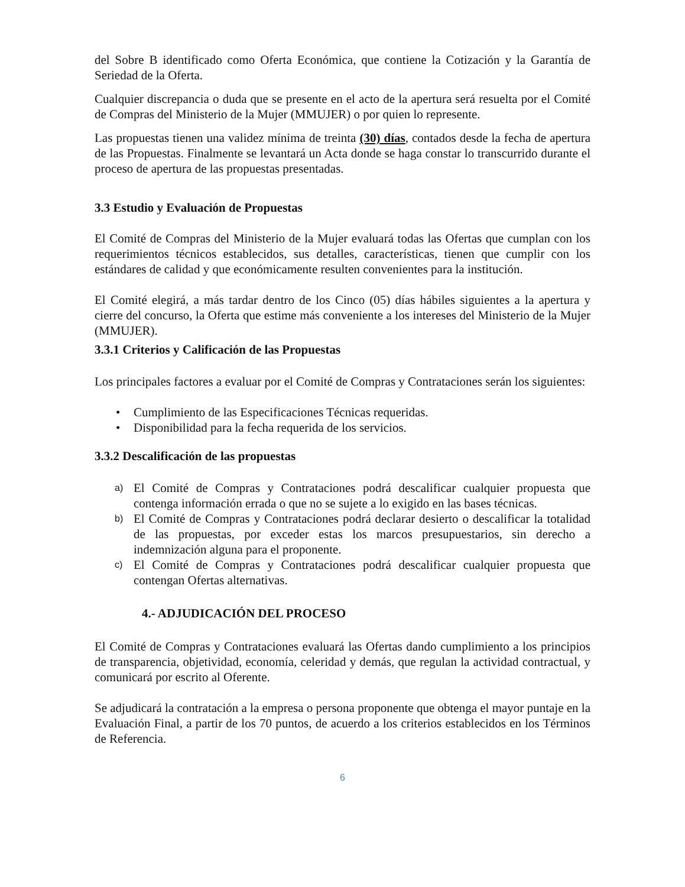del Sobre B identificado como Oferta Económica, que contiene la Cotización y la Garantía de Seriedad de la Oferta.
Cualquier discrepancia o duda que se presente en el acto de la apertura será resuelta por el Comité de Compras del Ministerio de la Mujer (MMUJER) o por quien lo represente.
Las propuestas tienen una validez mínima de treinta (30) días, contados desde la fecha de apertura de las Propuestas. Finalmente se levantará un Acta donde se haga constar lo transcurrido durante el proceso de apertura de las propuestas presentadas.
3.3 Estudio y Evaluación de Propuestas
El Comité de Compras del Ministerio de la Mujer evaluará todas las Ofertas que cumplan con los requerimientos técnicos establecidos, sus detalles, características, tienen que cumplir con los estándares de calidad y que económicamente resulten convenientes para la institución.
El Comité elegirá, a más tardar dentro de los Cinco (05) días hábiles siguientes a la apertura y cierre del concurso, la Oferta que estime más conveniente a los intereses del Ministerio de la Mujer (MMUJER).
3.3.1 Criterios y Calificación de las Propuestas
Los principales factores a evaluar por el Comité de Compras y Contrataciones serán los siguientes:
• Cumplimiento de las Especificaciones Técnicas requeridas.
• Disponibilidad para la fecha requerida de los servicios.
3.3.2 Descalificación de las propuestas
a) El Comité de Compras y Contrataciones podrá descalificar cualquier propuesta que contenga información errada o que no se sujete a lo exigido en las bases técnicas.
b) El Comité de Compras y Contrataciones podrá declarar desierto o descalificar la totalidad de las propuestas, por exceder estas los marcos presupuestarios, sin derecho a indemnización alguna para el proponente.
c) El Comité de Compras y Contrataciones podrá descalificar cualquier propuesta que contengan Ofertas alternativas.
4.- ADJUDICACIÓN DEL PROCESO
El Comité de Compras y Contrataciones evaluará las Ofertas dando cumplimiento a los principios de transparencia, objetividad, economía, celeridad y demás, que regulan la actividad contractual, y comunicará por escrito al Oferente.
Se adjudicará la contratación a la empresa o persona proponente que obtenga el mayor puntaje en la Evaluación Final, a partir de los 70 puntos, de acuerdo a los criterios establecidos en los Términos de Referencia.
6